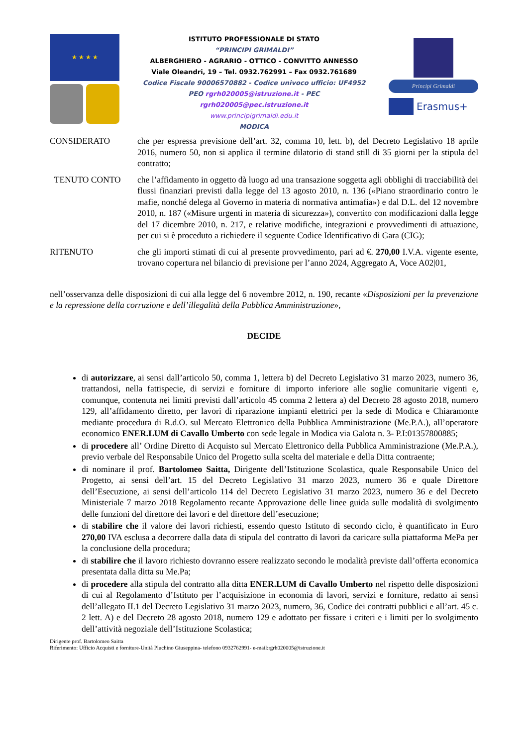★ ★ ★ ★
ISTITUTO PROFESSIONALE DI STATO
“PRINCIPI GRIMALDI”
ALBERGHIERO - AGRARIO - OTTICO - CONVITTO ANNESSO
Viale Oleandri, 19 – Tel. 0932.762991 – Fax 0932.761689
Codice Fiscale 90006570882 - Codice univoco ufficio: UF4952
PEO rgrh020005@istruzione.it - PEC
rgrh020005@pec.istruzione.it
www.principigrimaldi.edu.it
MODICA
Principi Grimaldi
Erasmus+
CONSIDERATO che per espressa previsione dell’art. 32, comma 10, lett. b), del Decreto Legislativo 18 aprile 2016, numero 50, non si applica il termine dilatorio di stand still di 35 giorni per la stipula del contratto;
TENUTO CONTO che l’affidamento in oggetto dà luogo ad una transazione soggetta agli obblighi di tracciabilità dei flussi finanziari previsti dalla legge del 13 agosto 2010, n. 136 («Piano straordinario contro le mafie, nonché delega al Governo in materia di normativa antimafia») e dal D.L. del 12 novembre 2010, n. 187 («Misure urgenti in materia di sicurezza»), convertito con modificazioni dalla legge del 17 dicembre 2010, n. 217, e relative modifiche, integrazioni e provvedimenti di attuazione, per cui si è proceduto a richiedere il seguente Codice Identificativo di Gara (CIG);
RITENUTO che gli importi stimati di cui al presente provvedimento, pari ad €. 270,00 I.V.A. vigente esente, trovano copertura nel bilancio di previsione per l’anno 2024, Aggregato A, Voce A02|01,
nell’osservanza delle disposizioni di cui alla legge del 6 novembre 2012, n. 190, recante «Disposizioni per la prevenzione e la repressione della corruzione e dell’illegalità della Pubblica Amministrazione»,
DECIDE
di autorizzare, ai sensi dall’articolo 50, comma 1, lettera b) del Decreto Legislativo 31 marzo 2023, numero 36, trattandosi, nella fattispecie, di servizi e forniture di importo inferiore alle soglie comunitarie vigenti e, comunque, contenuta nei limiti previsti dall’articolo 45 comma 2 lettera a) del Decreto 28 agosto 2018, numero 129, all’affidamento diretto, per lavori di riparazione impianti elettrici per la sede di Modica e Chiaramonte mediante procedura di R.d.O. sul Mercato Elettronico della Pubblica Amministrazione (Me.P.A.), all’operatore economico ENER.LUM di Cavallo Umberto con sede legale in Modica via Galota n. 3- P.I:01357800885;
di procedere all’ Ordine Diretto di Acquisto sul Mercato Elettronico della Pubblica Amministrazione (Me.P.A.), previo verbale del Responsabile Unico del Progetto sulla scelta del materiale e della Ditta contraente;
di nominare il prof. Bartolomeo Saitta, Dirigente dell’Istituzione Scolastica, quale Responsabile Unico del Progetto, ai sensi dell’art. 15 del Decreto Legislativo 31 marzo 2023, numero 36 e quale Direttore dell’Esecuzione, ai sensi dell’articolo 114 del Decreto Legislativo 31 marzo 2023, numero 36 e del Decreto Ministeriale 7 marzo 2018 Regolamento recante Approvazione delle linee guida sulle modalità di svolgimento delle funzioni del direttore dei lavori e del direttore dell’esecuzione;
di stabilire che il valore dei lavori richiesti, essendo questo Istituto di secondo ciclo, è quantificato in Euro 270,00 IVA esclusa a decorrere dalla data di stipula del contratto di lavori da caricare sulla piattaforma MePa per la conclusione della procedura;
di stabilire che il lavoro richiesto dovranno essere realizzato secondo le modalità previste dall’offerta economica presentata dalla ditta su Me.Pa;
di procedere alla stipula del contratto alla ditta ENER.LUM di Cavallo Umberto nel rispetto delle disposizioni di cui al Regolamento d’Istituto per l’acquisizione in economia di lavori, servizi e forniture, redatto ai sensi dell’allegato II.1 del Decreto Legislativo 31 marzo 2023, numero, 36, Codice dei contratti pubblici e all’art. 45 c. 2 lett. A) e del Decreto 28 agosto 2018, numero 129 e adottato per fissare i criteri e i limiti per lo svolgimento dell’attività negoziale dell’Istituzione Scolastica;
Dirigente prof. Bartolomeo Saitta
Riferimento: Ufficio Acquisti e forniture-Unità Pluchino Giuseppina- telefono 0932762991- e-mail:rgrh020005@istruzione.it